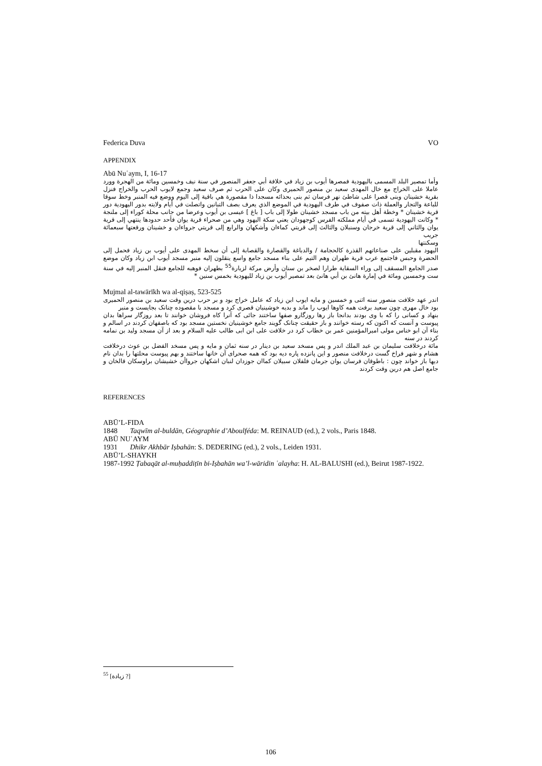Federica Duva VO
APPENDIX
Abū Nuʿaym, I, 16-17
وأما تمصير البلد المسمى باليهودية فمصرها أيوب بن زياد في خلافة أبي جعفر المنصور في سنة نيف وخمسين ومائة من الهجرة وورد عاملا على الخراج مع خال المهدى سعيد بن منصور الحميرى وكان على الحرب ثم صرف سعيد وجمع لايوب الحرب والخراج فنزل بقرية خشينان وبنى قصرا على شاطئ نهر فرسان ثم بنى بحذائه مسجدا ذا مقصورة هي باقية إلى اليوم ووضع فيه المنبر وخط سوقا للباعة والتجار والعملة ذات صفوف في طرف اليهودية في الموضع الذي يعرف بصف التبانين واتصلت في أيام ولايته بدور اليهودية دور قرية خشينان * وخطة أهل بيته من باب مسجد خشينان طولا إلى باب [ باغ ] عيسى بن أيوب وعرضا من جانب محلة كوراء إلى ملنجة * وكانت اليهودية تسمى في أيام مملكته الفرس كوجهودان يعني سكة اليهود وهي من صحراء قرية يوان فأحد حدودها ينتهي إلى قرية يوان والثاني إلى قرية خرجان وسنبلان والثالث إلى قريتي كماءان وأشكهان والرابع إلى قريتي جرواءان و خشينان ورقعتها سبعمائة جريب
وسكنتها
اليهود مقبلين على صناعاتهم القذرة كالحجامة / والدباغة والقصارة والقصابة إلى أن سخط المهدى على أيوب بن زياد فحمل إلى الحضرة وحبس فاجتمع عرب قرية طهران وهم التيم على بناء مسجد جامع واسع ينقلون إليه منبر مسجد أيوب ابن زياد وكان موضع صدر الجامع المسقف إلى وراء السقاية طرارا لصخر بن سنان وأرض مركة لزيارة<sup>55</sup> بطهران فوهبه للجامع فنقل المنبر إليه في سنة ست وخمسين ومائة في إمارة هانئ بن أبي هانئ بعد تمصير أيوب بن زياد لليهودية بخمس سنين *
Mujmal al-tawārīkh wa al-qiṣaṣ, 523-525
اندر عهد خلافت منصور سنه اثنى و خمسين و مايه ايوب ابن زياد كه عامل خراج بود و بر حرب درين وقت سعيد بن منصور الحميرى بود خال مهرى چون سعيد برفت همه كاوها ايوب را ماند و بديه خوشينيان قصرى كرد و مسجد با مقصوده چنانک بجايست و منبر
بنهاد و كسانى را كه با وى بودند بدانجا باز رها روزگارو صفها ساختند جائى كه آنرا كاه فروشان خوانند تا بعد روزگار سراها بدان پيوست و آنست كه اكنون كه رسته خوانند و باز حقيقت چنانک گويند جامع خوشينيان نخستين مسجد بود كه باصفهان كردند در اسالم و بناء آن ابو خناس مولى اميرالمؤمنين عمر بن خطاب كرد در خلافت على ابن ابى طالب عليه السلام و بعد از آن مسجد وليد بن نمامه كردند در سنه
مائة درخلافت سليمان بن عبد الملك اندر و پس مسخد سعيد بن دينار در سنه ثمان و مايه و پس مسخد الفضل بن عوث درخلافت هشام و شهر فراخ گست درخلافت منصور و اين پانزده پاره ديه بود كه همه صحراى آن خانها ساختند و بهم پيوست محلتها را بدان نام ديها باز خواند چون : باطوقان فرسان يوان جرمان فلفلان سبيلان كماان جوزدان لنبان اشكهان جرواأن خشيشان براوسكان قالخان و جامع اصل هم درين وقت كردند
REFERENCES
ABŪ’L-FIDA
1848 Taqwīm al-buldān, Géographie d’Aboulféda: M. REINAUD (ed.), 2 vols., Paris 1848.
ABŪ NUʿAYM
1931 Dhikr Akhbār Iṣbahān: S. DEDERING (ed.), 2 vols., Leiden 1931.
ABŪ’L-SHAYKH
1987-1992 Ṭabaqāt al-muḥaddiṭīn bi-Iṣbahān wa’l-wāridin ʿalayha: H. AL-BALUSHI (ed.), Beirut 1987-1922.
<sup>55</sup> [زيادة ?]
106